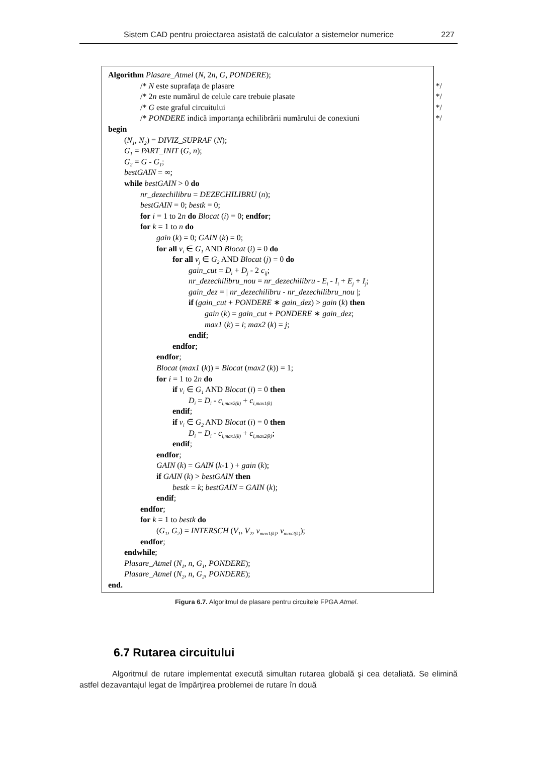Sistem CAD pentru proiectarea asistată de calculator a sistemelor numerice 227
Algorithm Plasare_Atmel (N, 2n, G, PONDERE);
/* N este suprafaţa de plasare */
/* 2n este numărul de celule care trebuie plasate */
/* G este graful circuitului */
/* PONDERE indică importanţa echilibrării numărului de conexiuni */
begin
(N<sub>1</sub>, N<sub>2</sub>) = DIVIZ_SUPRAF (N);
G<sub>1</sub> = PART_INIT (G, n);
G<sub>2</sub> = G - G<sub>1</sub>;
bestGAIN = ∞;
while bestGAIN > 0 do
nr_dezechilibru = DEZECHILIBRU (n);
bestGAIN = 0; bestk = 0;
for i = 1 to 2n do Blocat (i) = 0; endfor;
for k = 1 to n do
gain (k) = 0; GAIN (k) = 0;
for all v<sub>i</sub> ∈ G<sub>1</sub> AND Blocat (i) = 0 do
for all v<sub>j</sub> ∈ G<sub>2</sub> AND Blocat (j) = 0 do
gain_cut = D<sub>i</sub> + D<sub>j</sub> - 2 c<sub>ij</sub>;
nr_dezechilibru_nou = nr_dezechilibru - E<sub>i</sub> - I<sub>i</sub> + E<sub>j</sub> + I<sub>j</sub>;
gain_dez = | nr_dezechilibru - nr_dezechilibru_nou |;
if (gain_cut + PONDERE ∗ gain_dez) > gain (k) then
gain (k) = gain_cut + PONDERE ∗ gain_dez;
max1 (k) = i; max2 (k) = j;
endif;
endfor;
endfor;
Blocat (max1 (k)) = Blocat (max2 (k)) = 1;
for i = 1 to 2n do
if v<sub>i</sub> ∈ G<sub>1</sub> AND Blocat (i) = 0 then
D<sub>i</sub> = D<sub>i</sub> - c<sub>i,max2(k)</sub> + c<sub>i,max1(k)</sub>
endif;
if v<sub>i</sub> ∈ G<sub>2</sub> AND Blocat (i) = 0 then
D<sub>i</sub> = D<sub>i</sub> - c<sub>i,max1(k)</sub> + c<sub>i,max2(k)</sub>;
endif;
endfor;
GAIN (k) = GAIN (k-1 ) + gain (k);
if GAIN (k) > bestGAIN then
bestk = k; bestGAIN = GAIN (k);
endif;
endfor;
for k = 1 to bestk do
(G<sub>1</sub>, G<sub>2</sub>) = INTERSCH (V<sub>1</sub>, V<sub>2</sub>, v<sub>max1(k)</sub>, v<sub>max2(k)</sub>);
endfor;
endwhile;
Plasare_Atmel (N<sub>1</sub>, n, G<sub>1</sub>, PONDERE);
Plasare_Atmel (N<sub>2</sub>, n, G<sub>2</sub>, PONDERE);
end.
Figura 6.7. Algoritmul de plasare pentru circuitele FPGA Atmel.
6.7 Rutarea circuitului
Algoritmul de rutare implementat execută simultan rutarea globală şi cea detaliată. Se elimină astfel dezavantajul legat de împărţirea problemei de rutare în două